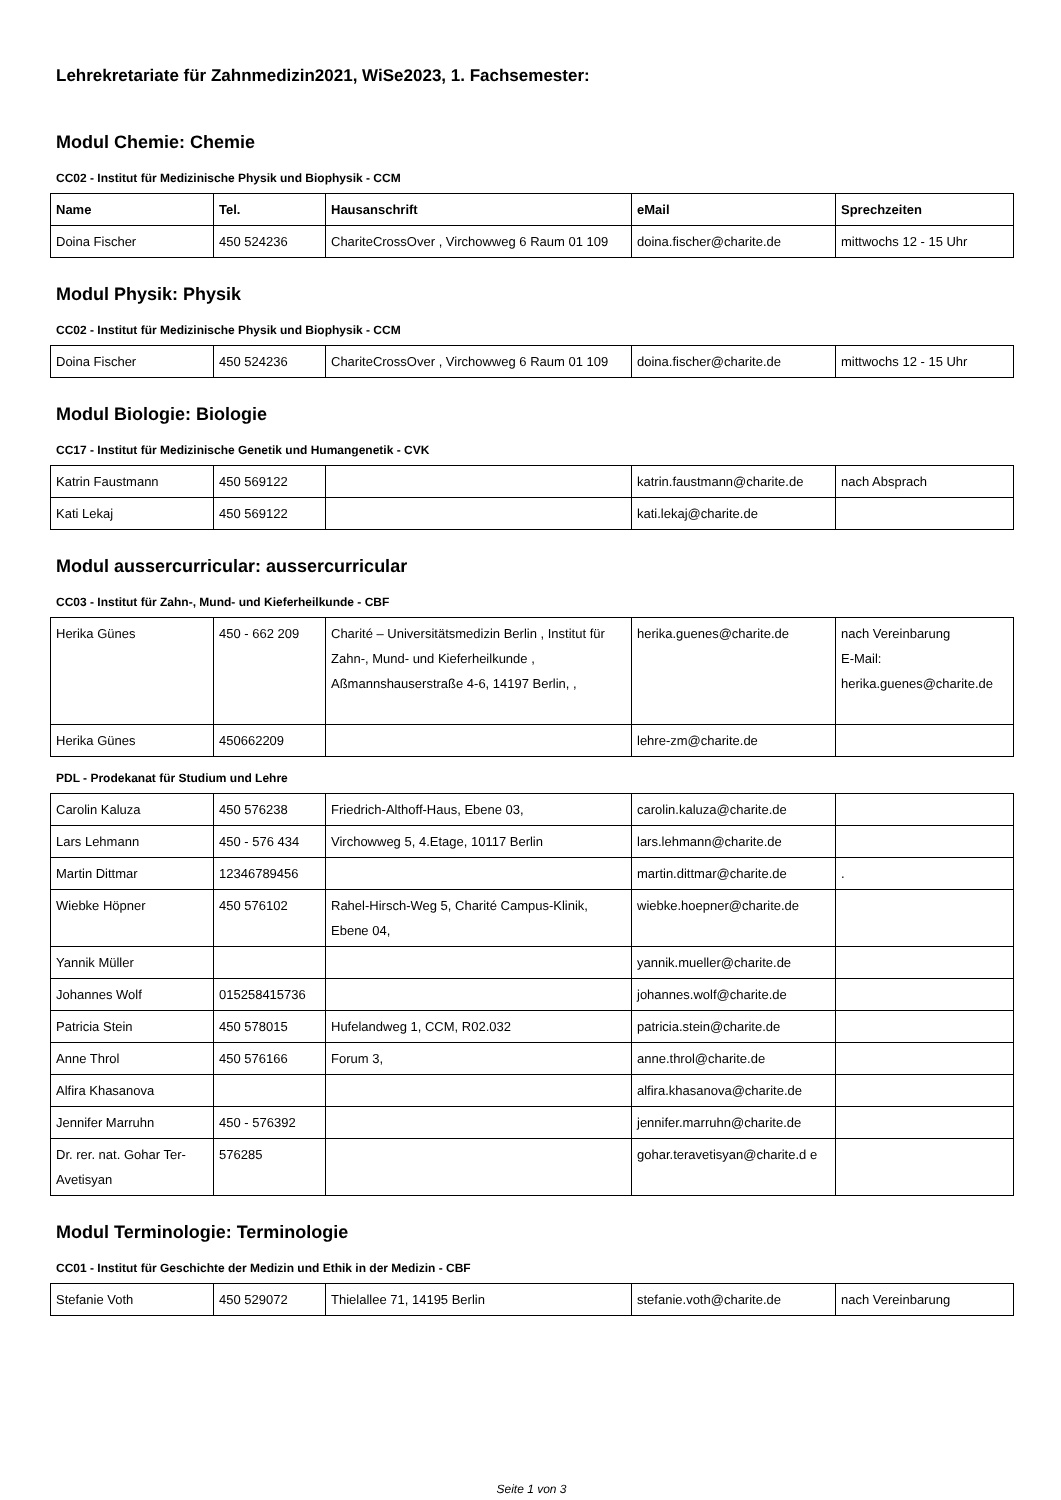Lehrekretariate für Zahnmedizin2021, WiSe2023, 1. Fachsemester:
Modul Chemie: Chemie
CC02 - Institut für Medizinische Physik und Biophysik - CCM
| Name | Tel. | Hausanschrift | eMail | Sprechzeiten |
| --- | --- | --- | --- | --- |
| Doina Fischer | 450 524236 | ChariteCrossOver , Virchowweg 6 Raum 01 109 | doina.fischer@charite.de | mittwochs 12 - 15 Uhr |
Modul Physik: Physik
CC02 - Institut für Medizinische Physik und Biophysik - CCM
| Doina Fischer | 450 524236 | ChariteCrossOver , Virchowweg 6 Raum 01 109 | doina.fischer@charite.de | mittwochs 12 - 15 Uhr |
Modul Biologie: Biologie
CC17 - Institut für Medizinische Genetik und Humangenetik - CVK
| Katrin Faustmann | 450 569122 | | katrin.faustmann@charite.de | nach Absprach |
| Kati Lekaj | 450 569122 | | kati.lekaj@charite.de | |
Modul aussercurricular: aussercurricular
CC03 - Institut für Zahn-, Mund- und Kieferheilkunde - CBF
| Herika Günes | 450 - 662 209 | Charité – Universitätsmedizin Berlin , Institut für Zahn-, Mund- und Kieferheilkunde , Aßmannshauserstraße 4-6, 14197 Berlin, , | herika.guenes@charite.de | nach Vereinbarung E-Mail: herika.guenes@charite.de |
| Herika Günes | 450662209 | | lehre-zm@charite.de | |
PDL - Prodekanat für Studium und Lehre
| Carolin Kaluza | 450 576238 | Friedrich-Althoff-Haus, Ebene 03, | carolin.kaluza@charite.de | |
| Lars Lehmann | 450 - 576 434 | Virchowweg 5, 4.Etage, 10117 Berlin | lars.lehmann@charite.de | |
| Martin Dittmar | 12346789456 | | martin.dittmar@charite.de | . |
| Wiebke Höpner | 450 576102 | Rahel-Hirsch-Weg 5, Charité Campus-Klinik, Ebene 04, | wiebke.hoepner@charite.de | |
| Yannik Müller | | | yannik.mueller@charite.de | |
| Johannes Wolf | 015258415736 | | johannes.wolf@charite.de | |
| Patricia Stein | 450 578015 | Hufelandweg 1, CCM, R02.032 | patricia.stein@charite.de | |
| Anne Throl | 450 576166 | Forum 3, | anne.throl@charite.de | |
| Alfira Khasanova | | | alfira.khasanova@charite.de | |
| Jennifer Marruhn | 450 - 576392 | | jennifer.marruhn@charite.de | |
| Dr. rer. nat. Gohar Ter-Avetisyan | 576285 | | gohar.teravetisyan@charite.d e | |
Modul Terminologie: Terminologie
CC01 - Institut für Geschichte der Medizin und Ethik in der Medizin - CBF
| Stefanie Voth | 450 529072 | Thielallee 71, 14195 Berlin | stefanie.voth@charite.de | nach Vereinbarung |
Seite 1 von 3